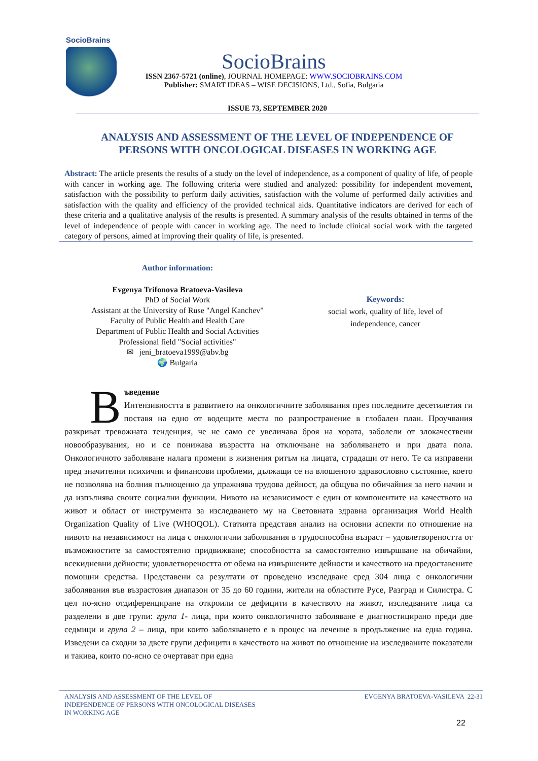SocioBrains
SocioBrains
ISSN 2367-5721 (online), JOURNAL HOMEPAGE: WWW.SOCIOBRAINS.COM
Publisher: SMART IDEAS – WISE DECISIONS, Ltd., Sofia, Bulgaria
ISSUE 73, SEPTEMBER 2020
ANALYSIS AND ASSESSMENT OF THE LEVEL OF INDEPENDENCE OF PERSONS WITH ONCOLOGICAL DISEASES IN WORKING AGE
Abstract: The article presents the results of a study on the level of independence, as a component of quality of life, of people with cancer in working age. The following criteria were studied and analyzed: possibility for independent movement, satisfaction with the possibility to perform daily activities, satisfaction with the volume of performed daily activities and satisfaction with the quality and efficiency of the provided technical aids. Quantitative indicators are derived for each of these criteria and a qualitative analysis of the results is presented. A summary analysis of the results obtained in terms of the level of independence of people with cancer in working age. The need to include clinical social work with the targeted category of persons, aimed at improving their quality of life, is presented.
Author information:
Evgenya Trifonova Bratoeva-Vasileva
PhD of Social Work
Assistant at the University of Ruse "Angel Kanchev"
Faculty of Public Health and Health Care
Department of Public Health and Social Activities
Professional field "Social activities"
✉ jeni_bratoeva1999@abv.bg
🌍 Bulgaria
Keywords:
social work, quality of life, level of independence, cancer
Въведение
Интензивността в развитието на онкологичните заболявания през последните десетилетия ги поставя на едно от водещите места по разпространение в глобален план. Проучвания разкриват тревожната тенденция, че не само се увеличава броя на хората, заболели от злокачествени новообразувания, но и се понижава възрастта на отключване на заболяването и при двата пола. Онкологичното заболяване налага промени в жизнения ритъм на лицата, страдащи от него. Те са изправени пред значителни психични и финансови проблеми, дължащи се на влошеното здравословно състояние, което не позволява на болния пълноценно да упражнява трудова дейност, да общува по обичайния за него начин и да изпълнява своите социални функции. Нивото на независимост е един от компонентите на качеството на живот и област от инструмента за изследването му на Световната здравна организация World Health Organization Quality of Live (WHOQOL). Статията представя анализ на основни аспекти по отношение на нивото на независимост на лица с онкологични заболявания в трудоспособна възраст – удовлетвореността от възможностите за самостоятелно придвижване; способността за самостоятелно извършване на обичайни, всекидневни дейности; удовлетвореността от обема на извършените дейности и качеството на предоставените помощни средства. Представени са резултати от проведено изследване сред 304 лица с онкологични заболявания във възрастовия диапазон от 35 до 60 години, жители на областите Русе, Разград и Силистра. С цел по-ясно отдиференциране на откроили се дефицити в качеството на живот, изследваните лица са разделени в две групи: група 1- лица, при които онкологичното заболяване е диагностицирано преди две седмици и група 2 – лица, при които заболяването е в процес на лечение в продължение на една година. Изведени са сходни за двете групи дефицити в качеството на живот по отношение на изследваните показатели и такива, които по-ясно се очертават при една
ANALYSIS AND ASSESSMENT OF THE LEVEL OF
INDEPENDENCE OF PERSONS WITH ONCOLOGICAL DISEASES
IN WORKING AGE EVGENYA BRATOEVA-VASILEVA 22-31
22